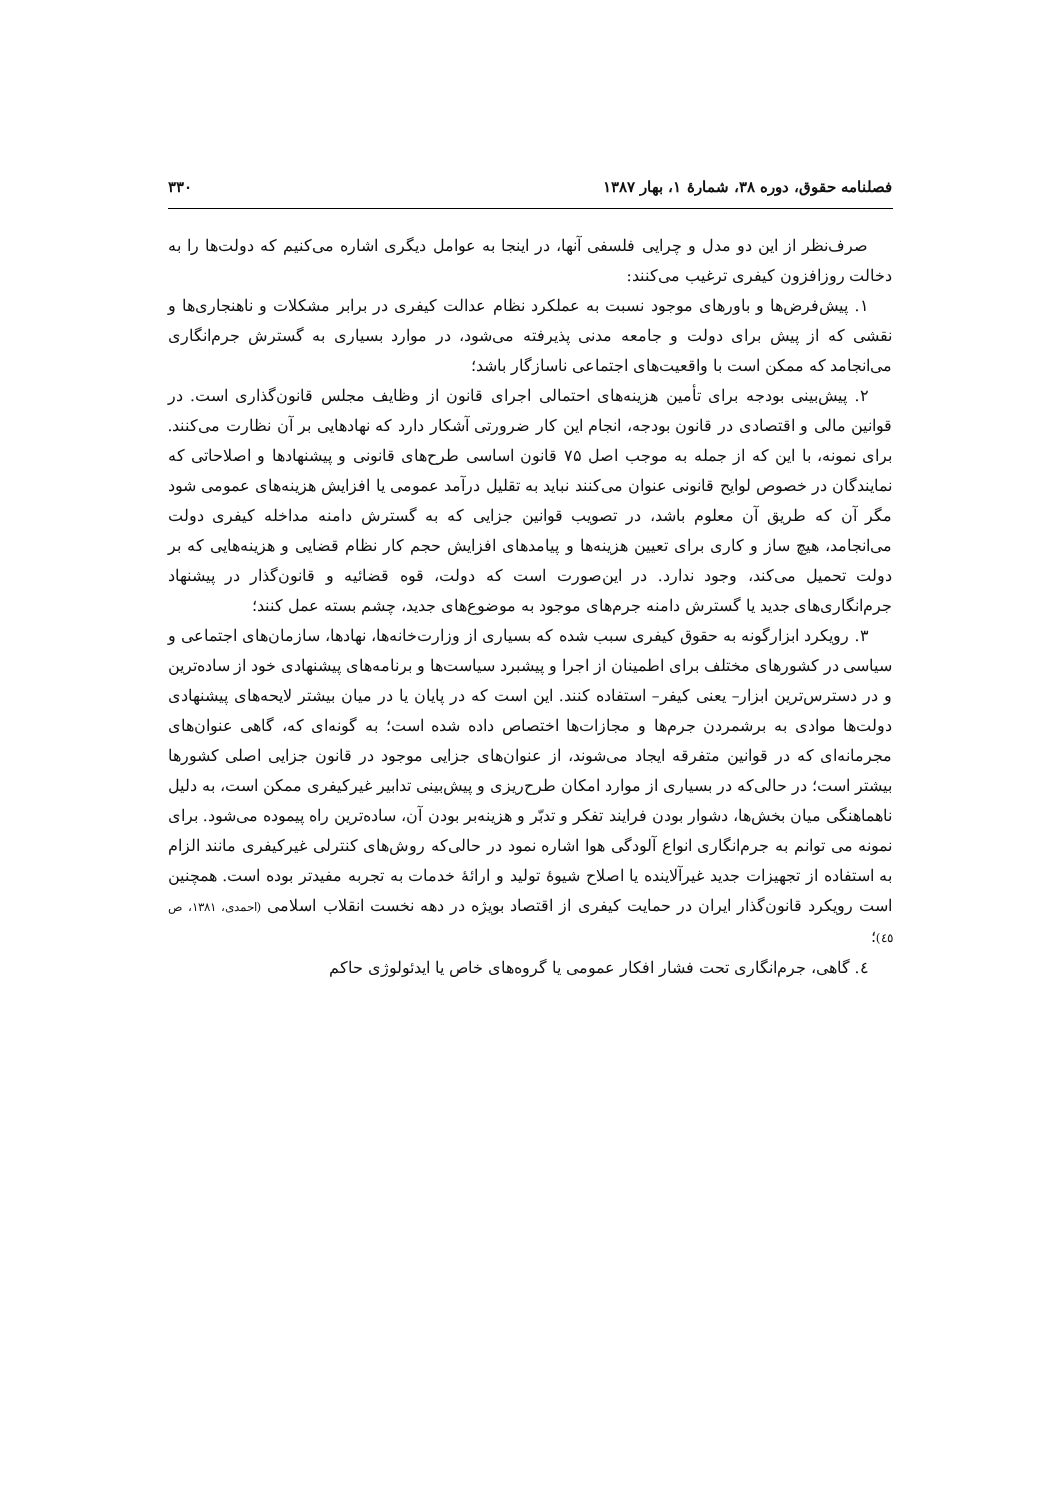فصلنامه حقوق، دوره ۳۸، شمارهٔ ۱، بهار ۱۳۸۷ ۳۳۰
صرف‌نظر از این دو مدل و چرایی فلسفی آنها، در اینجا به عوامل دیگری اشاره می‌کنیم که دولت‌ها را به دخالت روزافزون کیفری ترغیب می‌کنند:
۱. پیش‌فرض‌ها و باورهای موجود نسبت به عملکرد نظام عدالت کیفری در برابر مشکلات و ناهنجاری‌ها و نقشی که از پیش برای دولت و جامعه مدنی پذیرفته می‌شود، در موارد بسیاری به گسترش جرم‌انگاری می‌انجامد که ممکن است با واقعیت‌های اجتماعی ناسازگار باشد؛
۲. پیش‌بینی بودجه برای تأمین هزینه‌های احتمالی اجرای قانون از وظایف مجلس قانون‌گذاری است. در قوانین مالی و اقتصادی در قانون بودجه، انجام این کار ضرورتی آشکار دارد که نهادهایی بر آن نظارت می‌کنند. برای نمونه، با این که از جمله به موجب اصل ۷۵ قانون اساسی طرح‌های قانونی و پیشنهادها و اصلاحاتی که نمایندگان در خصوص لوایح قانونی عنوان می‌کنند نباید به تقلیل درآمد عمومی یا افزایش هزینه‌های عمومی شود مگر آن که طریق آن معلوم باشد، در تصویب قوانین جزایی که به گسترش دامنه مداخله کیفری دولت می‌انجامد، هیچ ساز و کاری برای تعیین هزینه‌ها و پیامدهای افزایش حجم کار نظام قضایی و هزینه‌هایی که بر دولت تحمیل می‌کند، وجود ندارد. در این‌صورت است که دولت، قوه قضائیه و قانون‌گذار در پیشنهاد جرم‌انگاری‌های جدید یا گسترش دامنه جرم‌های موجود به موضوع‌های جدید، چشم بسته عمل کنند؛
۳. رویکرد ابزارگونه به حقوق کیفری سبب شده که بسیاری از وزارت‌خانه‌ها، نهادها، سازمان‌های اجتماعی و سیاسی در کشورهای مختلف برای اطمینان از اجرا و پیشبرد سیاست‌ها و برنامه‌های پیشنهادی خود از ساده‌ترین و در دسترس‌ترین ابزار– یعنی کیفر– استفاده کنند. این است که در پایان یا در میان بیشتر لایحه‌های پیشنهادی دولت‌ها موادی به برشمردن جرم‌ها و مجازات‌ها اختصاص داده شده است؛ به گونه‌ای که، گاهی عنوان‌های مجرمانه‌ای که در قوانین متفرقه ایجاد می‌شوند، از عنوان‌های جزایی موجود در قانون جزایی اصلی کشورها بیشتر است؛ در حالی‌که در بسیاری از موارد امکان طرح‌ریزی و پیش‌بینی تدابیر غیرکیفری ممکن است، به دلیل ناهماهنگی میان بخش‌ها، دشوار بودن فرایند تفکر و تدبّر و هزینه‌بر بودن آن، ساده‌ترین راه پیموده می‌شود. برای نمونه می توانم به جرم‌انگاری انواع آلودگی هوا اشاره نمود در حالی‌که روش‌های کنترلی غیرکیفری مانند الزام به استفاده از تجهیزات جدید غیرآلاینده یا اصلاح شیوهٔ تولید و ارائهٔ خدمات به تجربه مفیدتر بوده است. همچنین است رویکرد قانون‌گذار ایران در حمایت کیفری از اقتصاد بویژه در دهه نخست انقلاب اسلامی (احمدی، ۱۳۸۱، ص ٤٥)؛
٤. گاهی، جرم‌انگاری تحت فشار افکار عمومی یا گروه‌های خاص یا ایدئولوژی حاکم